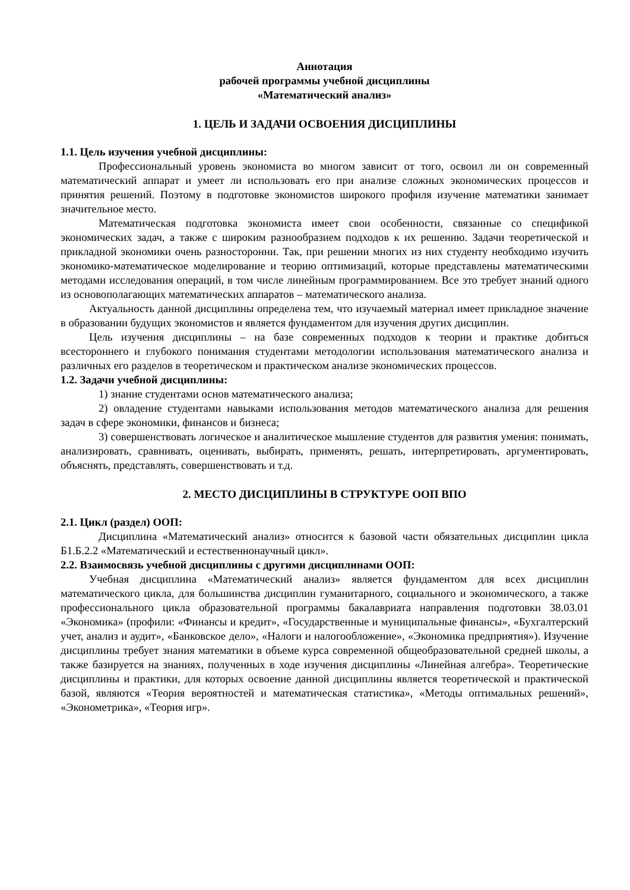Аннотация
рабочей программы учебной дисциплины
«Математический анализ»
1. ЦЕЛЬ И ЗАДАЧИ ОСВОЕНИЯ ДИСЦИПЛИНЫ
1.1. Цель изучения учебной дисциплины:
Профессиональный уровень экономиста во многом зависит от того, освоил ли он современный математический аппарат и умеет ли использовать его при анализе сложных экономических процессов и принятия решений. Поэтому в подготовке экономистов широкого профиля изучение математики занимает значительное место.
Математическая подготовка экономиста имеет свои особенности, связанные со спецификой экономических задач, а также с широким разнообразием подходов к их решению. Задачи теоретической и прикладной экономики очень разносторонни. Так, при решении многих из них студенту необходимо изучить экономико-математическое моделирование и теорию оптимизаций, которые представлены математическими методами исследования операций, в том числе линейным программированием. Все это требует знаний одного из основополагающих математических аппаратов – математического анализа.
Актуальность данной дисциплины определена тем, что изучаемый материал имеет прикладное значение в образовании будущих экономистов и является фундаментом для изучения других дисциплин.
Цель изучения дисциплины – на базе современных подходов к теории и практике добиться всестороннего и глубокого понимания студентами методологии использования математического анализа и различных его разделов в теоретическом и практическом анализе экономических процессов.
1.2. Задачи учебной дисциплины:
1) знание студентами основ математического анализа;
2) овладение студентами навыками использования методов математического анализа для решения задач в сфере экономики, финансов и бизнеса;
3) совершенствовать логическое и аналитическое мышление студентов для развития умения: понимать, анализировать, сравнивать, оценивать, выбирать, применять, решать, интерпретировать, аргументировать, объяснять, представлять, совершенствовать и т.д.
2. МЕСТО ДИСЦИПЛИНЫ В СТРУКТУРЕ ООП ВПО
2.1. Цикл (раздел) ООП:
Дисциплина «Математический анализ» относится к базовой части обязательных дисциплин цикла Б1.Б.2.2 «Математический и естественнонаучный цикл».
2.2. Взаимосвязь учебной дисциплины с другими дисциплинами ООП:
Учебная дисциплина «Математический анализ» является фундаментом для всех дисциплин математического цикла, для большинства дисциплин гуманитарного, социального и экономического, а также профессионального цикла образовательной программы бакалавриата направления подготовки 38.03.01 «Экономика» (профили: «Финансы и кредит», «Государственные и муниципальные финансы», «Бухгалтерский учет, анализ и аудит», «Банковское дело», «Налоги и налогообложение», «Экономика предприятия»). Изучение дисциплины требует знания математики в объеме курса современной общеобразовательной средней школы, а также базируется на знаниях, полученных в ходе изучения дисциплины «Линейная алгебра». Теоретические дисциплины и практики, для которых освоение данной дисциплины является теоретической и практической базой, являются «Теория вероятностей и математическая статистика», «Методы оптимальных решений», «Эконометрика», «Теория игр».